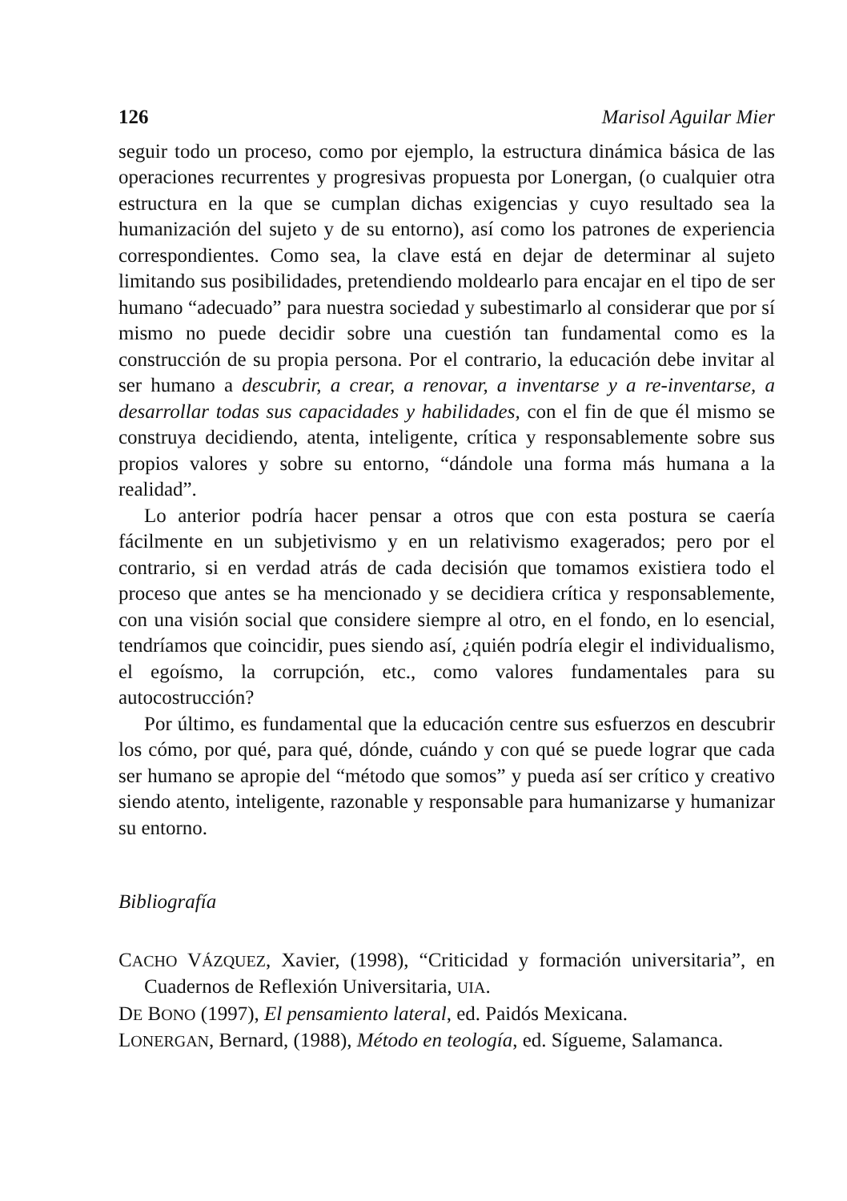126 Marisol Aguilar Mier
seguir todo un proceso, como por ejemplo, la estructura dinámica básica de las operaciones recurrentes y progresivas propuesta por Lonergan, (o cualquier otra estructura en la que se cumplan dichas exigencias y cuyo resultado sea la humanización del sujeto y de su entorno), así como los patrones de experiencia correspondientes. Como sea, la clave está en dejar de determinar al sujeto limitando sus posibilidades, pretendiendo moldearlo para encajar en el tipo de ser humano “adecuado” para nuestra sociedad y subestimarlo al considerar que por sí mismo no puede decidir sobre una cuestión tan fundamental como es la construcción de su propia persona. Por el contrario, la educación debe invitar al ser humano a descubrir, a crear, a renovar, a inventarse y a re-inventarse, a desarrollar todas sus capacidades y habilidades, con el fin de que él mismo se construya decidiendo, atenta, inteligente, crítica y responsablemente sobre sus propios valores y sobre su entorno, “dándole una forma más humana a la realidad”.
Lo anterior podría hacer pensar a otros que con esta postura se caería fácilmente en un subjetivismo y en un relativismo exagerados; pero por el contrario, si en verdad atrás de cada decisión que tomamos existiera todo el proceso que antes se ha mencionado y se decidiera crítica y responsablemente, con una visión social que considere siempre al otro, en el fondo, en lo esencial, tendríamos que coincidir, pues siendo así, ¿quién podría elegir el individualismo, el egoísmo, la corrupción, etc., como valores fundamentales para su autocostrucción?
Por último, es fundamental que la educación centre sus esfuerzos en descubrir los cómo, por qué, para qué, dónde, cuándo y con qué se puede lograr que cada ser humano se apropie del “método que somos” y pueda así ser crítico y creativo siendo atento, inteligente, razonable y responsable para humanizarse y humanizar su entorno.
Bibliografía
CACHO VÁZQUEZ, Xavier, (1998), “Criticidad y formación universitaria”, en Cuadernos de Reflexión Universitaria, UIA.
DE BONO (1997), El pensamiento lateral, ed. Paidós Mexicana.
LONERGAN, Bernard, (1988), Método en teología, ed. Sígueme, Salamanca.